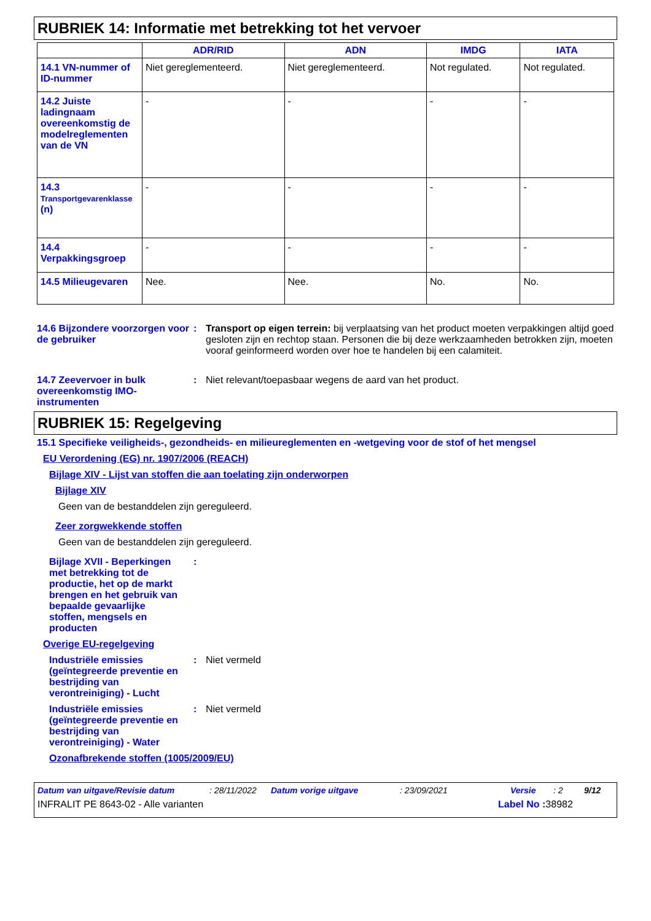RUBRIEK 14: Informatie met betrekking tot het vervoer
| | ADR/RID | ADN | IMDG | IATA |
| --- | --- | --- | --- | --- |
| 14.1 VN-nummer of ID-nummer | Niet gereglementeerd. | Niet gereglementeerd. | Not regulated. | Not regulated. |
| 14.2 Juiste ladingnaam overeenkomstig de modelreglementen van de VN | - | - | - | - |
| 14.3 Transportgevarenklasse (n) | - | - | - | - |
| 14.4 Verpakkingsgroep | - | - | - | - |
| 14.5 Milieugevaren | Nee. | Nee. | No. | No. |
14.6 Bijzondere voorzorgen voor de gebruiker
: Transport op eigen terrein: bij verplaatsing van het product moeten verpakkingen altijd goed gesloten zijn en rechtop staan. Personen die bij deze werkzaamheden betrokken zijn, moeten vooraf geinformeerd worden over hoe te handelen bij een calamiteit.
14.7 Zeevervoer in bulk overeenkomstig IMO-instrumenten
: Niet relevant/toepasbaar wegens de aard van het product.
RUBRIEK 15: Regelgeving
15.1 Specifieke veiligheids-, gezondheids- en milieureglementen en -wetgeving voor de stof of het mengsel
EU Verordening (EG) nr. 1907/2006 (REACH)
Bijlage XIV - Lijst van stoffen die aan toelating zijn onderworpen
Bijlage XIV
Geen van de bestanddelen zijn gereguleerd.
Zeer zorgwekkende stoffen
Geen van de bestanddelen zijn gereguleerd.
Bijlage XVII - Beperkingen met betrekking tot de productie, het op de markt brengen en het gebruik van bepaalde gevaarlijke stoffen, mengsels en producten
:
Overige EU-regelgeving
Industriële emissies (geïntegreerde preventie en bestrijding van verontreiniging) - Lucht
: Niet vermeld
Industriële emissies (geïntegreerde preventie en bestrijding van verontreiniging) - Water
: Niet vermeld
Ozonafbrekende stoffen (1005/2009/EU)
Datum van uitgave/Revisie datum: 28/11/2022 Datum vorige uitgave: 23/09/2021 Versie: 2 9/12
INFRALIT PE 8643-02 - Alle varianten Label No : 38982